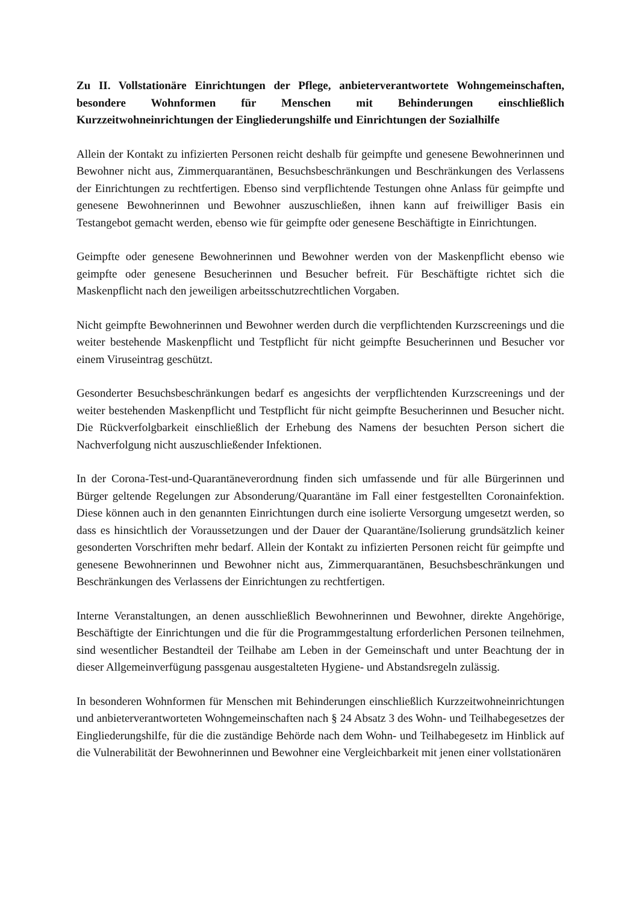Zu II. Vollstationäre Einrichtungen der Pflege, anbieterverantwortete Wohngemeinschaften, besondere Wohnformen für Menschen mit Behinderungen einschließlich Kurzzeitwohneinrichtungen der Eingliederungshilfe und Einrichtungen der Sozialhilfe
Allein der Kontakt zu infizierten Personen reicht deshalb für geimpfte und genesene Bewohnerinnen und Bewohner nicht aus, Zimmerquarantänen, Besuchsbeschränkungen und Beschränkungen des Verlassens der Einrichtungen zu rechtfertigen. Ebenso sind verpflichtende Testungen ohne Anlass für geimpfte und genesene Bewohnerinnen und Bewohner auszuschließen, ihnen kann auf freiwilliger Basis ein Testangebot gemacht werden, ebenso wie für geimpfte oder genesene Beschäftigte in Einrichtungen.
Geimpfte oder genesene Bewohnerinnen und Bewohner werden von der Maskenpflicht ebenso wie geimpfte oder genesene Besucherinnen und Besucher befreit. Für Beschäftigte richtet sich die Maskenpflicht nach den jeweiligen arbeitsschutzrechtlichen Vorgaben.
Nicht geimpfte Bewohnerinnen und Bewohner werden durch die verpflichtenden Kurzscreenings und die weiter bestehende Maskenpflicht und Testpflicht für nicht geimpfte Besucherinnen und Besucher vor einem Viruseintrag geschützt.
Gesonderter Besuchsbeschränkungen bedarf es angesichts der verpflichtenden Kurzscreenings und der weiter bestehenden Maskenpflicht und Testpflicht für nicht geimpfte Besucherinnen und Besucher nicht. Die Rückverfolgbarkeit einschließlich der Erhebung des Namens der besuchten Person sichert die Nachverfolgung nicht auszuschließender Infektionen.
In der Corona-Test-und-Quarantäneverordnung finden sich umfassende und für alle Bürgerinnen und Bürger geltende Regelungen zur Absonderung/Quarantäne im Fall einer festgestellten Coronainfektion. Diese können auch in den genannten Einrichtungen durch eine isolierte Versorgung umgesetzt werden, so dass es hinsichtlich der Voraussetzungen und der Dauer der Quarantäne/Isolierung grundsätzlich keiner gesonderten Vorschriften mehr bedarf. Allein der Kontakt zu infizierten Personen reicht für geimpfte und genesene Bewohnerinnen und Bewohner nicht aus, Zimmerquarantänen, Besuchsbeschränkungen und Beschränkungen des Verlassens der Einrichtungen zu rechtfertigen.
Interne Veranstaltungen, an denen ausschließlich Bewohnerinnen und Bewohner, direkte Angehörige, Beschäftigte der Einrichtungen und die für die Programmgestaltung erforderlichen Personen teilnehmen, sind wesentlicher Bestandteil der Teilhabe am Leben in der Gemeinschaft und unter Beachtung der in dieser Allgemeinverfügung passgenau ausgestalteten Hygiene- und Abstandsregeln zulässig.
In besonderen Wohnformen für Menschen mit Behinderungen einschließlich Kurzzeitwohneinrichtungen und anbieterverantworteten Wohngemeinschaften nach § 24 Absatz 3 des Wohn- und Teilhabegesetzes der Eingliederungshilfe, für die die zuständige Behörde nach dem Wohn- und Teilhabegesetz im Hinblick auf die Vulnerabilität der Bewohnerinnen und Bewohner eine Vergleichbarkeit mit jenen einer vollstationären